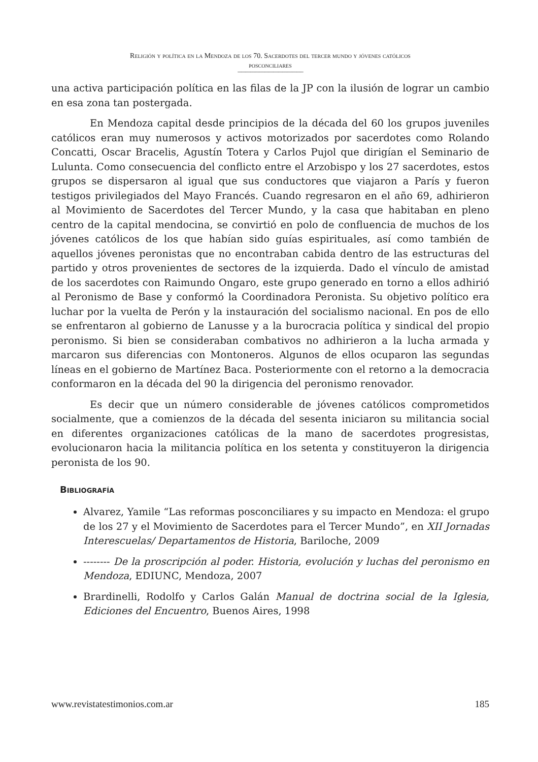Religión y política en la Mendoza de los 70. Sacerdotes del tercer mundo y jóvenes católicos
posconciliares
----------------------------------------------------------------------------
una activa participación política en las filas de la JP con la ilusión de lograr un cambio en esa zona tan postergada.
En Mendoza capital desde principios de la década del 60 los grupos juveniles católicos eran muy numerosos y activos motorizados por sacerdotes como Rolando Concatti, Oscar Bracelis, Agustín Totera y Carlos Pujol que dirigían el Seminario de Lulunta. Como consecuencia del conflicto entre el Arzobispo y los 27 sacerdotes, estos grupos se dispersaron al igual que sus conductores que viajaron a París y fueron testigos privilegiados del Mayo Francés. Cuando regresaron en el año 69, adhirieron al Movimiento de Sacerdotes del Tercer Mundo, y la casa que habitaban en pleno centro de la capital mendocina, se convirtió en polo de confluencia de muchos de los jóvenes católicos de los que habían sido guías espirituales, así como también de aquellos jóvenes peronistas que no encontraban cabida dentro de las estructuras del partido y otros provenientes de sectores de la izquierda. Dado el vínculo de amistad de los sacerdotes con Raimundo Ongaro, este grupo generado en torno a ellos adhirió al Peronismo de Base y conformó la Coordinadora Peronista. Su objetivo político era luchar por la vuelta de Perón y la instauración del socialismo nacional. En pos de ello se enfrentaron al gobierno de Lanusse y a la burocracia política y sindical del propio peronismo. Si bien se consideraban combativos no adhirieron a la lucha armada y marcaron sus diferencias con Montoneros. Algunos de ellos ocuparon las segundas líneas en el gobierno de Martínez Baca. Posteriormente con el retorno a la democracia conformaron en la década del 90 la dirigencia del peronismo renovador.
Es decir que un número considerable de jóvenes católicos comprometidos socialmente, que a comienzos de la década del sesenta iniciaron su militancia social en diferentes organizaciones católicas de la mano de sacerdotes progresistas, evolucionaron hacia la militancia política en los setenta y constituyeron la dirigencia peronista de los 90.
Bibliografía
Alvarez, Yamile “Las reformas posconciliares y su impacto en Mendoza: el grupo de los 27 y el Movimiento de Sacerdotes para el Tercer Mundo”, en XII Jornadas Interescuelas/ Departamentos de Historia, Bariloche, 2009
-------- De la proscripción al poder. Historia, evolución y luchas del peronismo en Mendoza, EDIUNC, Mendoza, 2007
Brardinelli, Rodolfo y Carlos Galán Manual de doctrina social de la Iglesia, Ediciones del Encuentro, Buenos Aires, 1998
www.revistatestimonios.com.ar 185